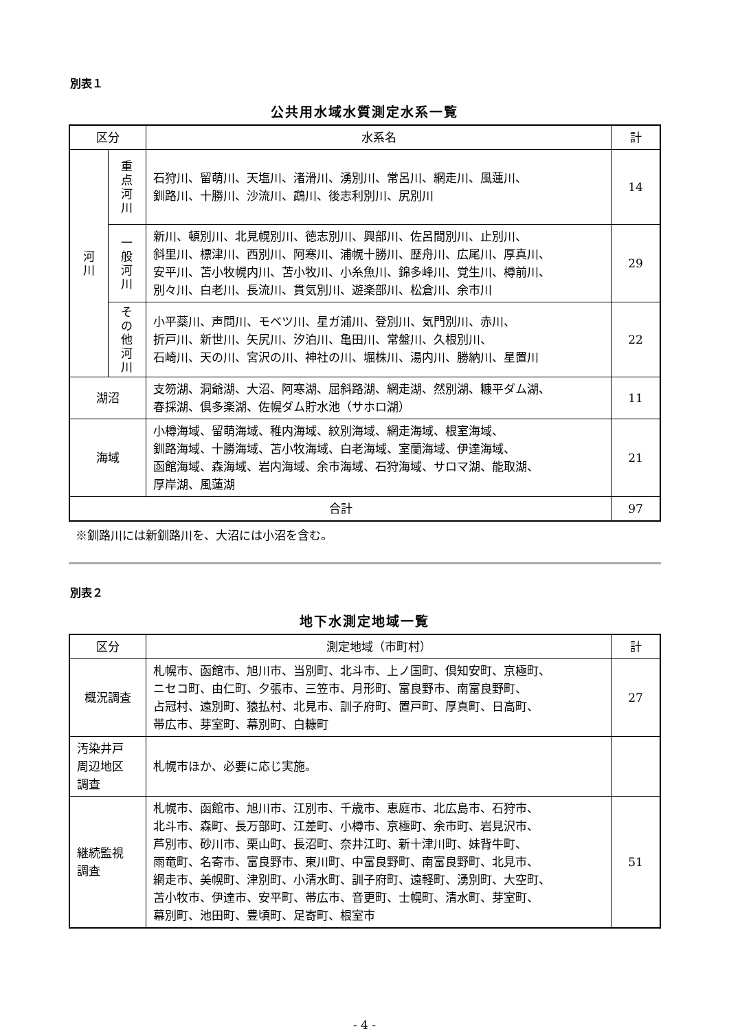別表１
公共用水域水質測定水系一覧
| 区分 | | 水系名 | 計 |
| --- | --- | --- | --- |
| 河 川 | 重 点 河 川 | 石狩川、留萌川、天塩川、渚滑川、湧別川、常呂川、網走川、風蓮川、 釧路川、十勝川、沙流川、鵡川、後志利別川、尻別川 | 14 |
| | 一 般 河 川 | 新川、頓別川、北見幌別川、徳志別川、興部川、佐呂間別川、止別川、 斜里川、標津川、西別川、阿寒川、浦幌十勝川、歴舟川、広尾川、厚真川、 安平川、苫小牧幌内川、苫小牧川、小糸魚川、錦多峰川、覚生川、樽前川、 別々川、白老川、長流川、貫気別川、遊楽部川、松倉川、余市川 | 29 |
| | そ の 他 河 川 | 小平蘂川、声問川、モベツ川、星ガ浦川、登別川、気門別川、赤川、 折戸川、新世川、矢尻川、汐泊川、亀田川、常盤川、久根別川、 石崎川、天の川、宮沢の川、神社の川、堀株川、湯内川、勝納川、星置川 | 22 |
| 湖沼 | | 支笏湖、洞爺湖、大沼、阿寒湖、屈斜路湖、網走湖、然別湖、糠平ダム湖、 春採湖、倶多楽湖、佐幌ダム貯水池（サホロ湖） | 11 |
| 海域 | | 小樽海域、留萌海域、稚内海域、紋別海域、網走海域、根室海域、 釧路海域、十勝海域、苫小牧海域、白老海域、室蘭海域、伊達海域、 函館海域、森海域、岩内海域、余市海域、石狩海域、サロマ湖、能取湖、 厚岸湖、風蓮湖 | 21 |
| 合計 | | | 97 |
※釧路川には新釧路川を、大沼には小沼を含む。
別表２
地下水測定地域一覧
| 区分 | 測定地域（市町村） | 計 |
| --- | --- | --- |
| 概況調査 | 札幌市、函館市、旭川市、当別町、北斗市、上ノ国町、倶知安町、京極町、 ニセコ町、由仁町、夕張市、三笠市、月形町、富良野市、南富良野町、 占冠村、遠別町、猿払村、北見市、訓子府町、置戸町、厚真町、日高町、 帯広市、芽室町、幕別町、白糠町 | 27 |
| 汚染井戸 周辺地区 調査 | 札幌市ほか、必要に応じ実施。 | |
| 継続監視 調査 | 札幌市、函館市、旭川市、江別市、千歳市、恵庭市、北広島市、石狩市、 北斗市、森町、長万部町、江差町、小樽市、京極町、余市町、岩見沢市、 芦別市、砂川市、栗山町、長沼町、奈井江町、新十津川町、妹背牛町、 雨竜町、名寄市、富良野市、東川町、中富良野町、南富良野町、北見市、 網走市、美幌町、津別町、小清水町、訓子府町、遠軽町、湧別町、大空町、 苫小牧市、伊達市、安平町、帯広市、音更町、士幌町、清水町、芽室町、 幕別町、池田町、豊頃町、足寄町、根室市 | 51 |
- 4 -